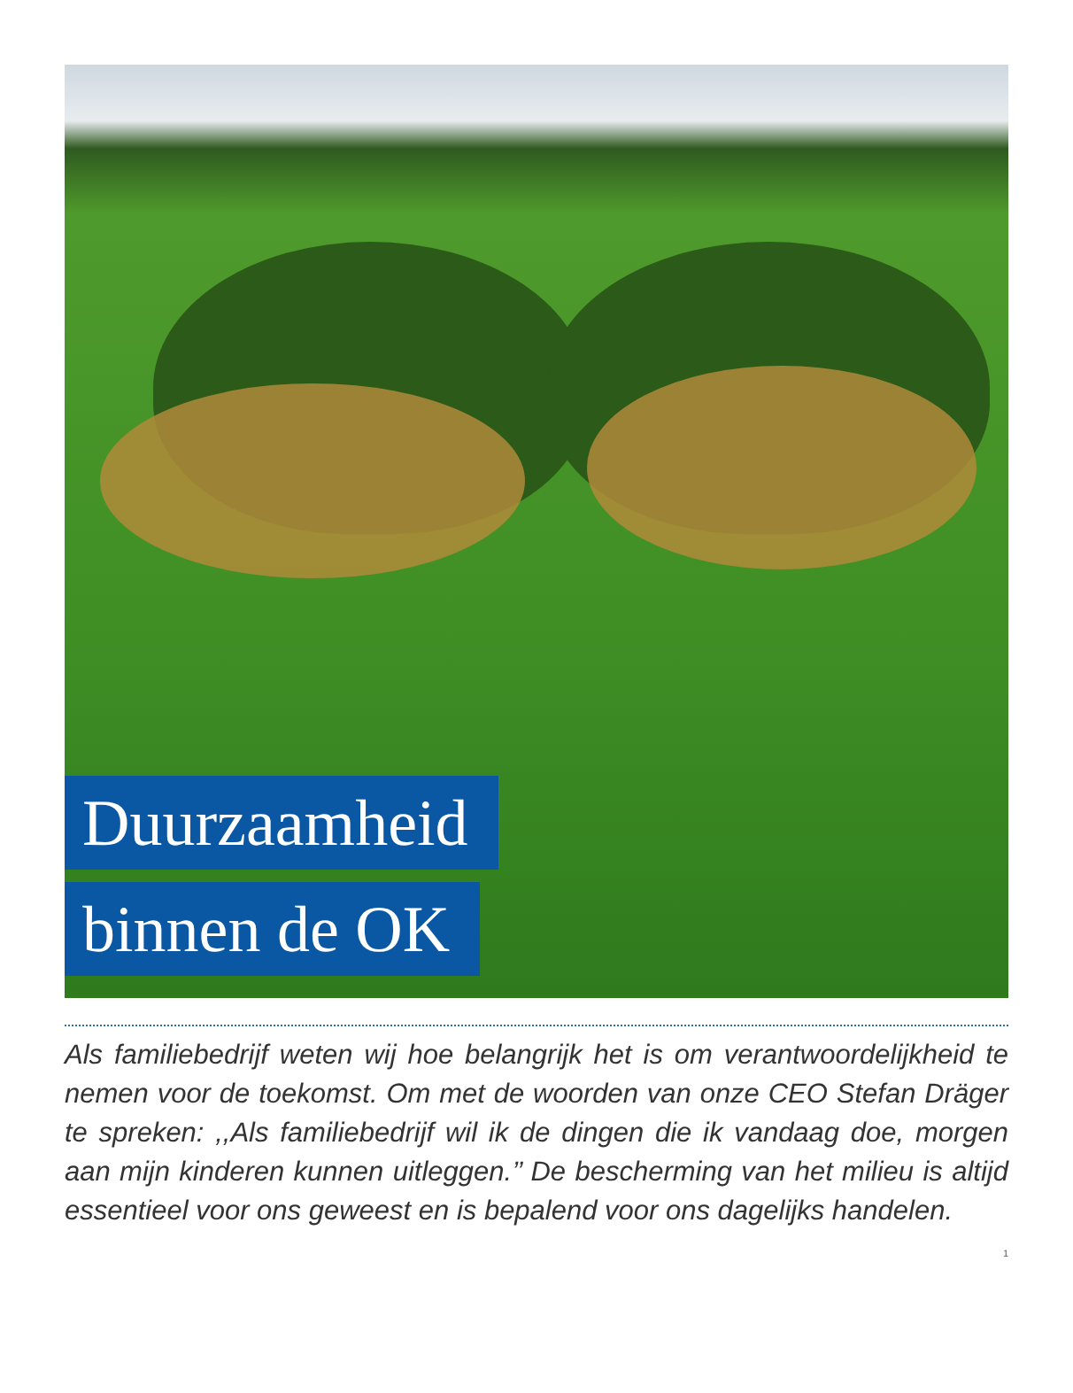Duurzaamheid
binnen de OK
Als familiebedrijf weten wij hoe belangrijk het is om verantwoordelijkheid te nemen voor de toekomst. Om met de woorden van onze CEO Stefan Dräger te spreken: ,,Als familiebedrijf wil ik de dingen die ik vandaag doe, morgen aan mijn kinderen kunnen uitleggen.’’ De bescherming van het milieu is altijd essentieel voor ons geweest en is bepalend voor ons dagelijks handelen.
1